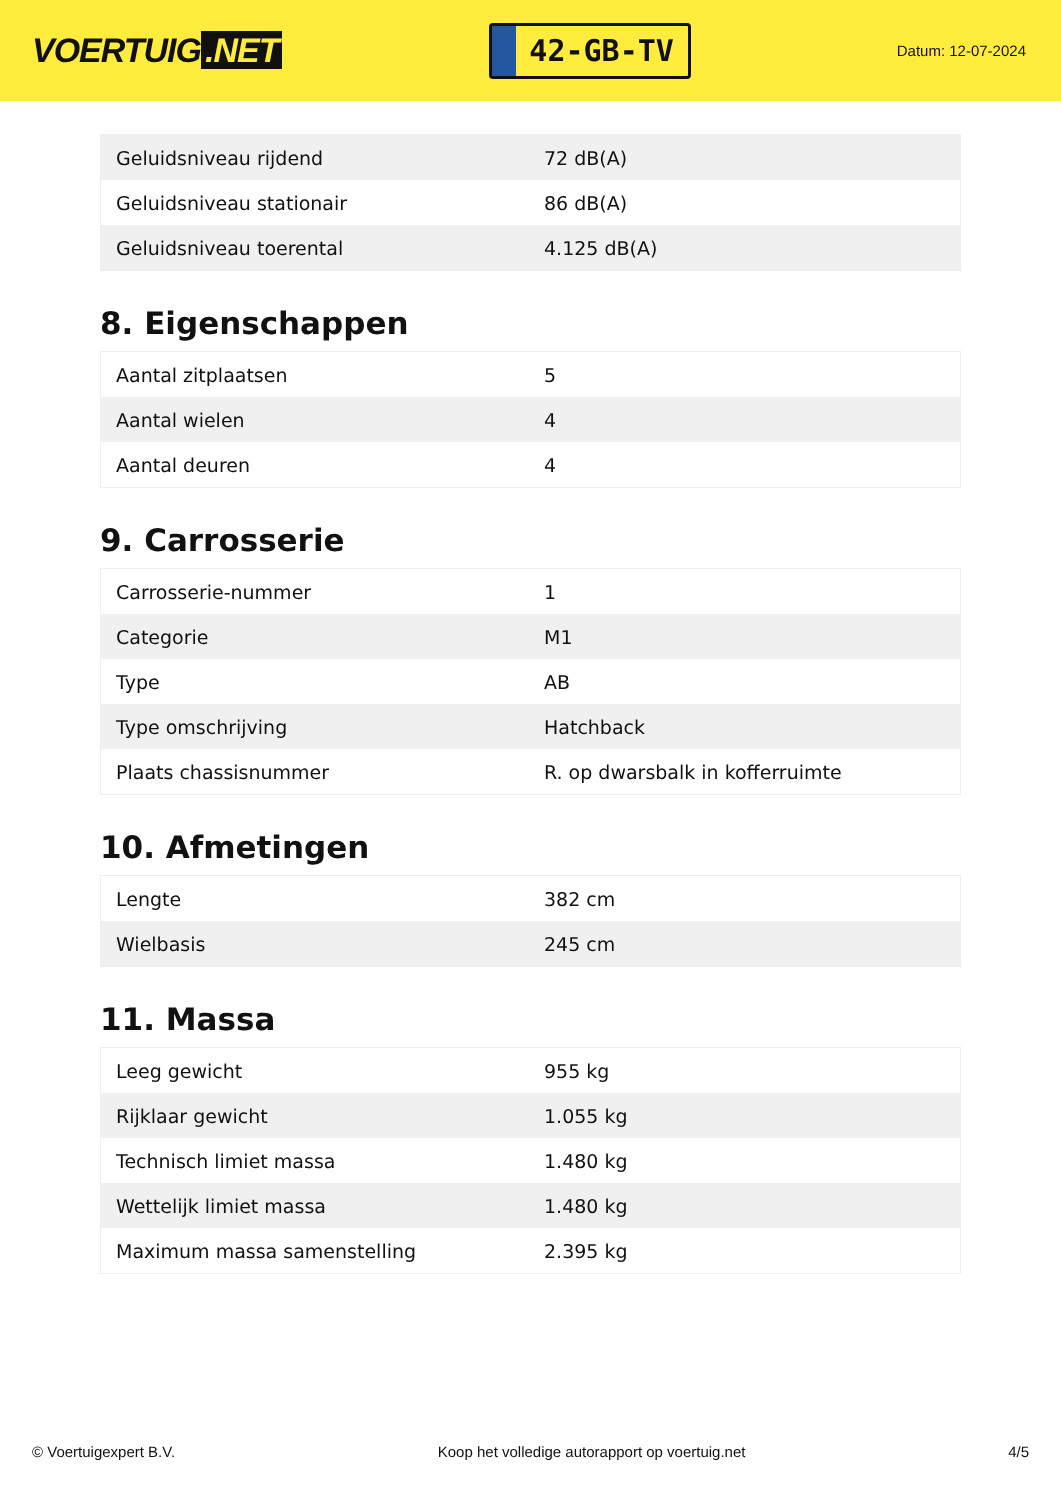VOERTUIG.NET
42-GB-TV
Datum: 12-07-2024
| Geluidsniveau rijdend | 72 dB(A) |
| Geluidsniveau stationair | 86 dB(A) |
| Geluidsniveau toerental | 4.125 dB(A) |
8. Eigenschappen
| Aantal zitplaatsen | 5 |
| Aantal wielen | 4 |
| Aantal deuren | 4 |
9. Carrosserie
| Carrosserie-nummer | 1 |
| Categorie | M1 |
| Type | AB |
| Type omschrijving | Hatchback |
| Plaats chassisnummer | R. op dwarsbalk in kofferruimte |
10. Afmetingen
| Lengte | 382 cm |
| Wielbasis | 245 cm |
11. Massa
| Leeg gewicht | 955 kg |
| Rijklaar gewicht | 1.055 kg |
| Technisch limiet massa | 1.480 kg |
| Wettelijk limiet massa | 1.480 kg |
| Maximum massa samenstelling | 2.395 kg |
© Voertuigexpert B.V. Koop het volledige autorapport op voertuig.net 4/5